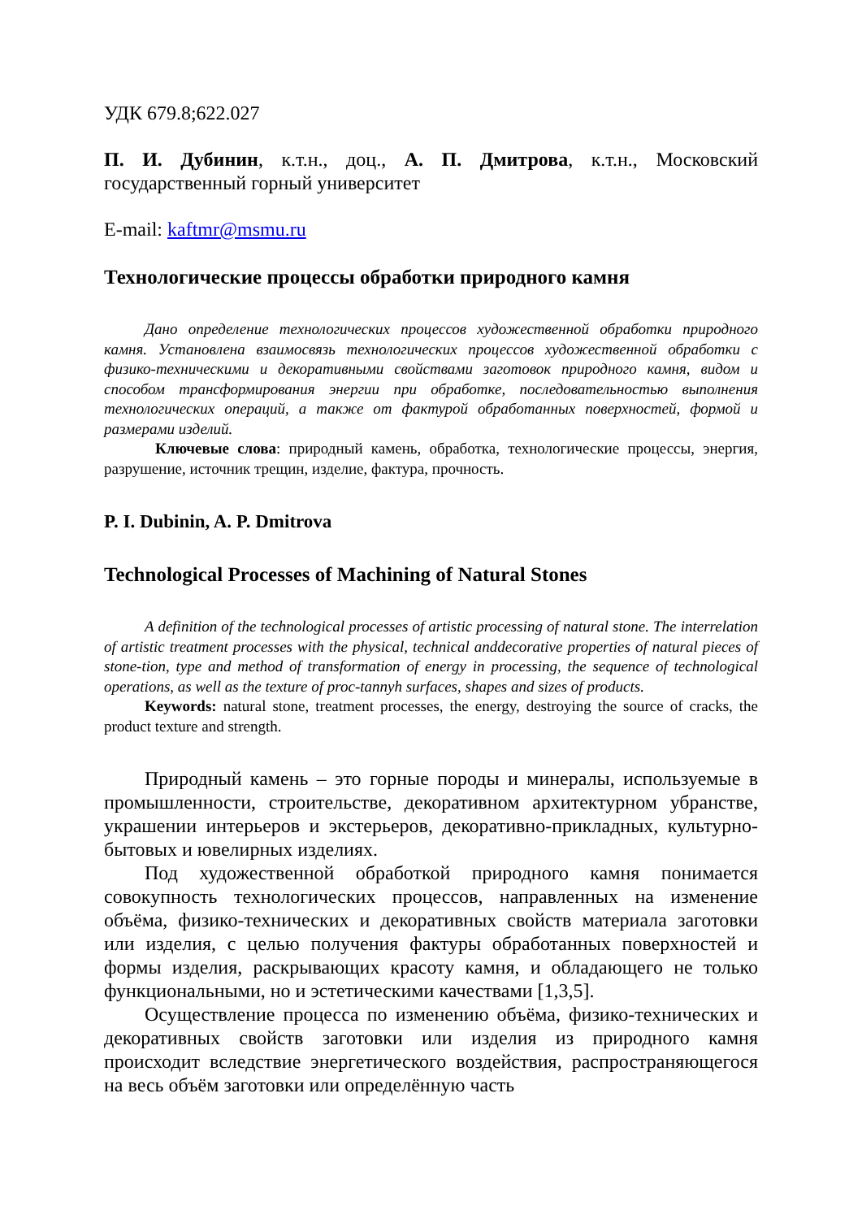УДК 679.8;622.027
П. И. Дубинин, к.т.н., доц., А. П. Дмитрова, к.т.н., Московский государственный горный университет
E-mail: kaftmr@msmu.ru
Технологические процессы обработки природного камня
Дано определение технологических процессов художественной обработки природного камня. Установлена взаимосвязь технологических процессов художественной обработки с физико-техническими и декоративными свойствами заготовок природного камня, видом и способом трансформирования энергии при обработке, последовательностью выполнения технологических операций, а также от фактурой обработанных поверхностей, формой и размерами изделий.
Ключевые слова: природный камень, обработка, технологические процессы, энергия, разрушение, источник трещин, изделие, фактура, прочность.
P. I. Dubinin, A. P. Dmitrova
Technological Processes of Machining of Natural Stones
A definition of the technological processes of artistic processing of natural stone. The interrelation of artistic treatment processes with the physical, technical anddecorative properties of natural pieces of stone-tion, type and method of transformation of energy in processing, the sequence of technological operations, as well as the texture of proc-tannyh surfaces, shapes and sizes of products.
Keywords: natural stone, treatment processes, the energy, destroying the source of cracks, the product texture and strength.
Природный камень – это горные породы и минералы, используемые в промышленности, строительстве, декоративном архитектурном убранстве, украшении интерьеров и экстерьеров, декоративно-прикладных, культурно-бытовых и ювелирных изделиях.
Под художественной обработкой природного камня понимается совокупность технологических процессов, направленных на изменение объёма, физико-технических и декоративных свойств материала заготовки или изделия, с целью получения фактуры обработанных поверхностей и формы изделия, раскрывающих красоту камня, и обладающего не только функциональными, но и эстетическими качествами [1,3,5].
Осуществление процесса по изменению объёма, физико-технических и декоративных свойств заготовки или изделия из природного камня происходит вследствие энергетического воздействия, распространяющегося на весь объём заготовки или определённую часть